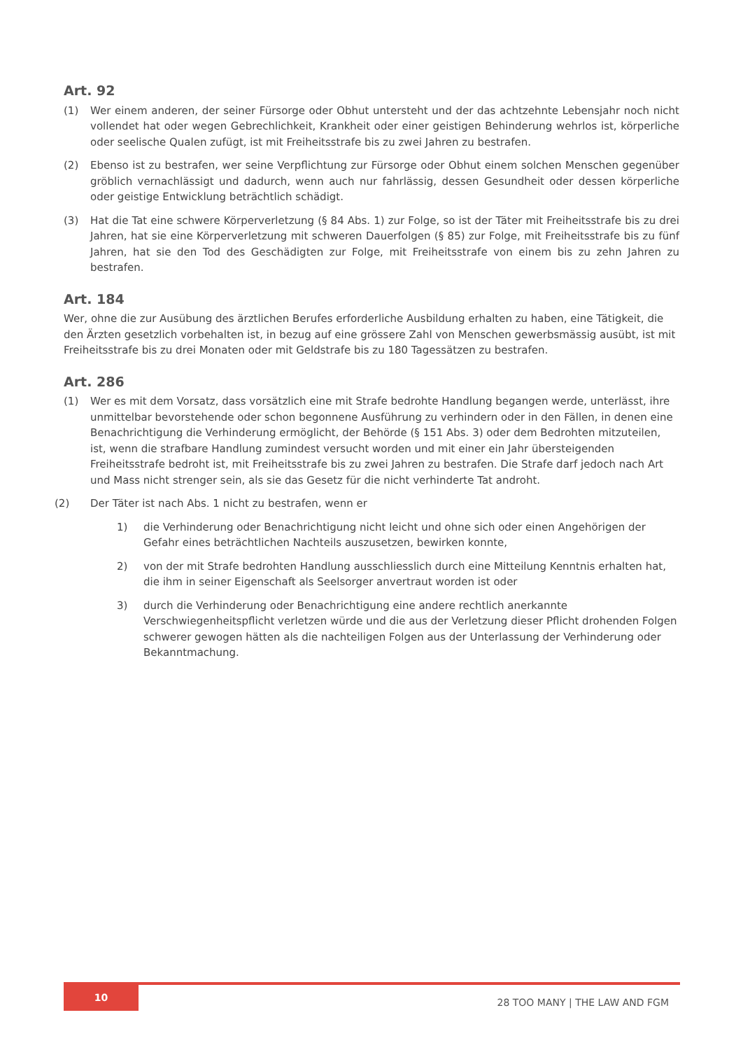Art. 92
(1) Wer einem anderen, der seiner Fürsorge oder Obhut untersteht und der das achtzehnte Lebensjahr noch nicht vollendet hat oder wegen Gebrechlichkeit, Krankheit oder einer geistigen Behinderung wehrlos ist, körperliche oder seelische Qualen zufügt, ist mit Freiheitsstrafe bis zu zwei Jahren zu bestrafen.
(2) Ebenso ist zu bestrafen, wer seine Verpflichtung zur Fürsorge oder Obhut einem solchen Menschen gegenüber gröblich vernachlässigt und dadurch, wenn auch nur fahrlässig, dessen Gesundheit oder dessen körperliche oder geistige Entwicklung beträchtlich schädigt.
(3) Hat die Tat eine schwere Körperverletzung (§ 84 Abs. 1) zur Folge, so ist der Täter mit Freiheitsstrafe bis zu drei Jahren, hat sie eine Körperverletzung mit schweren Dauerfolgen (§ 85) zur Folge, mit Freiheitsstrafe bis zu fünf Jahren, hat sie den Tod des Geschädigten zur Folge, mit Freiheitsstrafe von einem bis zu zehn Jahren zu bestrafen.
Art. 184
Wer, ohne die zur Ausübung des ärztlichen Berufes erforderliche Ausbildung erhalten zu haben, eine Tätigkeit, die den Ärzten gesetzlich vorbehalten ist, in bezug auf eine grössere Zahl von Menschen gewerbsmässig ausübt, ist mit Freiheitsstrafe bis zu drei Monaten oder mit Geldstrafe bis zu 180 Tagessätzen zu bestrafen.
Art. 286
(1) Wer es mit dem Vorsatz, dass vorsätzlich eine mit Strafe bedrohte Handlung begangen werde, unterlässt, ihre unmittelbar bevorstehende oder schon begonnene Ausführung zu verhindern oder in den Fällen, in denen eine Benachrichtigung die Verhinderung ermöglicht, der Behörde (§ 151 Abs. 3) oder dem Bedrohten mitzuteilen, ist, wenn die strafbare Handlung zumindest versucht worden und mit einer ein Jahr übersteigenden Freiheitsstrafe bedroht ist, mit Freiheitsstrafe bis zu zwei Jahren zu bestrafen. Die Strafe darf jedoch nach Art und Mass nicht strenger sein, als sie das Gesetz für die nicht verhinderte Tat androht.
(2) Der Täter ist nach Abs. 1 nicht zu bestrafen, wenn er
1) die Verhinderung oder Benachrichtigung nicht leicht und ohne sich oder einen Angehörigen der Gefahr eines beträchtlichen Nachteils auszusetzen, bewirken konnte,
2) von der mit Strafe bedrohten Handlung ausschliesslich durch eine Mitteilung Kenntnis erhalten hat, die ihm in seiner Eigenschaft als Seelsorger anvertraut worden ist oder
3) durch die Verhinderung oder Benachrichtigung eine andere rechtlich anerkannte Verschwiegenheitspflicht verletzen würde und die aus der Verletzung dieser Pflicht drohenden Folgen schwerer gewogen hätten als die nachteiligen Folgen aus der Unterlassung der Verhinderung oder Bekanntmachung.
10
28 TOO MANY | THE LAW AND FGM